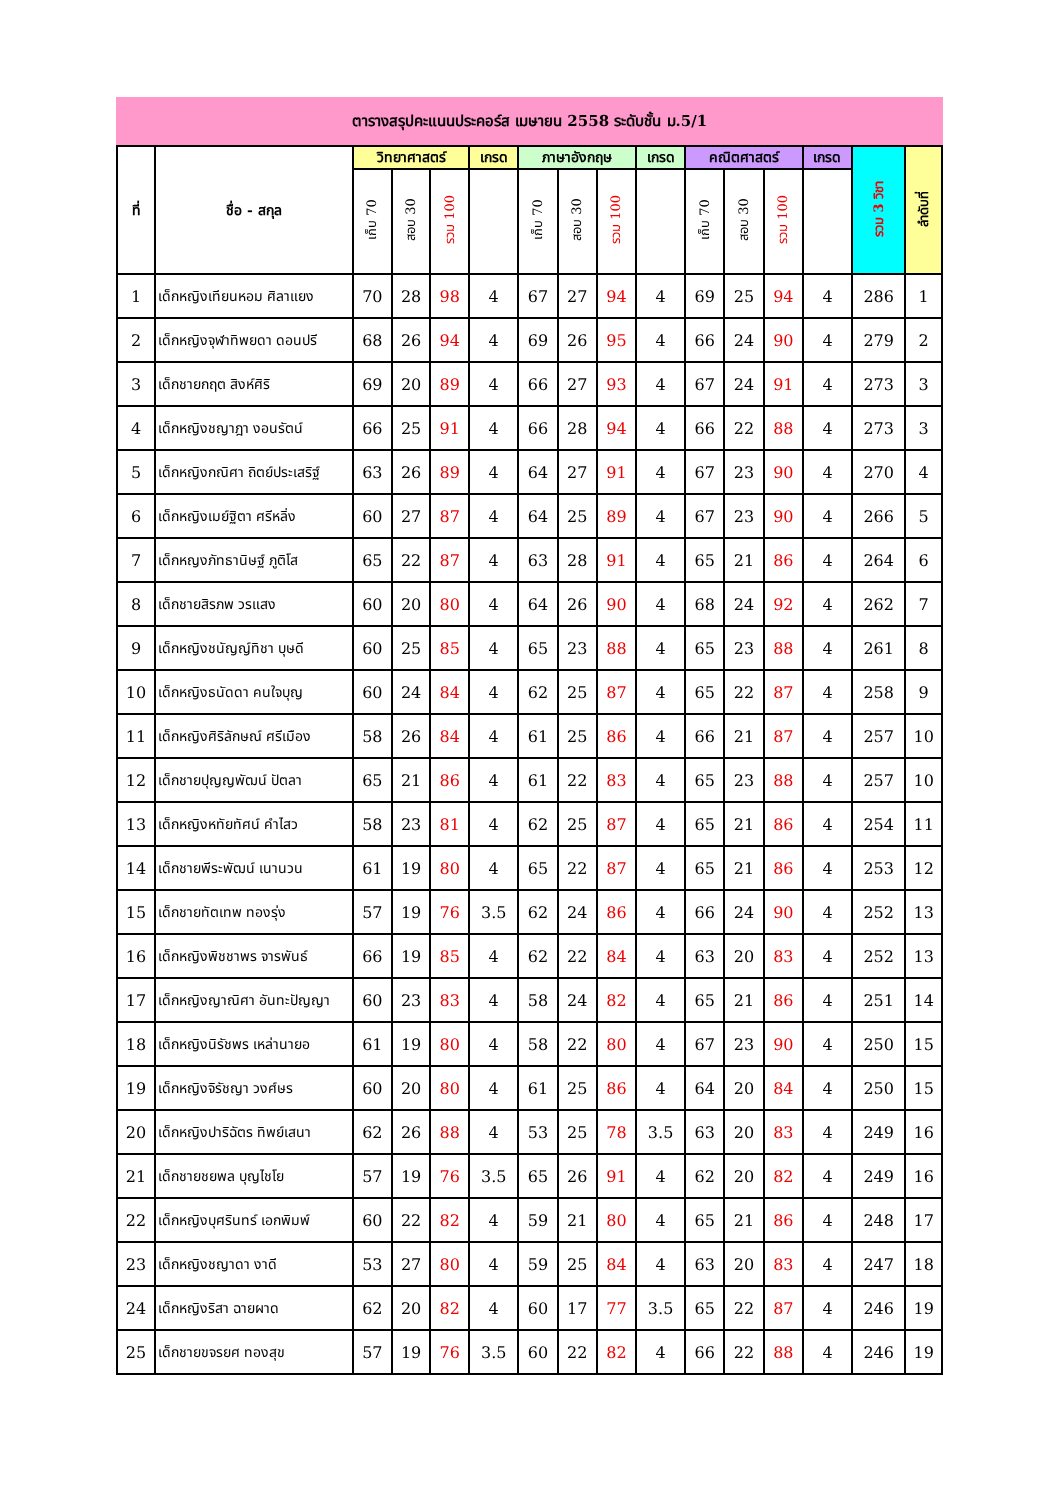ตารางสรุปคะแนนประคอร์ส เมษายน 2558 ระดับชั้น ม.5/1
| ที่ | ชื่อ - สกุล | วิทยาศาสตร์ | | | เกรด | ภาษาอังกฤษ | | | เกรด | คณิตศาสตร์ | | | เกรด | รวม 3 วิชา | ลำดับที่ |
| --- | --- | --- | --- | --- | --- | --- | --- | --- | --- | --- | --- | --- | --- | --- | --- |
| | | เก็บ 70 | สอบ 30 | รวม 100 | | เก็บ 70 | สอบ 30 | รวม 100 | | เก็บ 70 | สอบ 30 | รวม 100 | | | |
| 1 | เด็กหญิงเทียนหอม ศิลาแยง | 70 | 28 | 98 | 4 | 67 | 27 | 94 | 4 | 69 | 25 | 94 | 4 | 286 | 1 |
| 2 | เด็กหญิงจุฬาทิพยดา ดอนปรี | 68 | 26 | 94 | 4 | 69 | 26 | 95 | 4 | 66 | 24 | 90 | 4 | 279 | 2 |
| 3 | เด็กชายกฤต สิงห์ศิริ | 69 | 20 | 89 | 4 | 66 | 27 | 93 | 4 | 67 | 24 | 91 | 4 | 273 | 3 |
| 4 | เด็กหญิงชญาฎา งอนรัตน์ | 66 | 25 | 91 | 4 | 66 | 28 | 94 | 4 | 66 | 22 | 88 | 4 | 273 | 3 |
| 5 | เด็กหญิงกณิศา ถิตย์ประเสริฐ์ | 63 | 26 | 89 | 4 | 64 | 27 | 91 | 4 | 67 | 23 | 90 | 4 | 270 | 4 |
| 6 | เด็กหญิงเมย์ฐิตา ศรีหลิ่ง | 60 | 27 | 87 | 4 | 64 | 25 | 89 | 4 | 67 | 23 | 90 | 4 | 266 | 5 |
| 7 | เด็กหญงภัทธานิษฐ์ ภูติโส | 65 | 22 | 87 | 4 | 63 | 28 | 91 | 4 | 65 | 21 | 86 | 4 | 264 | 6 |
| 8 | เด็กชายสิรภพ วรแสง | 60 | 20 | 80 | 4 | 64 | 26 | 90 | 4 | 68 | 24 | 92 | 4 | 262 | 7 |
| 9 | เด็กหญิงชนัญญ์ทิชา บุษดี | 60 | 25 | 85 | 4 | 65 | 23 | 88 | 4 | 65 | 23 | 88 | 4 | 261 | 8 |
| 10 | เด็กหญิงธนัดดา คนใจบุญ | 60 | 24 | 84 | 4 | 62 | 25 | 87 | 4 | 65 | 22 | 87 | 4 | 258 | 9 |
| 11 | เด็กหญิงศิริลักษณ์ ศรีเมือง | 58 | 26 | 84 | 4 | 61 | 25 | 86 | 4 | 66 | 21 | 87 | 4 | 257 | 10 |
| 12 | เด็กชายปุญญพัฒน์ ปัตลา | 65 | 21 | 86 | 4 | 61 | 22 | 83 | 4 | 65 | 23 | 88 | 4 | 257 | 10 |
| 13 | เด็กหญิงหทัยทัศน์ คำไสว | 58 | 23 | 81 | 4 | 62 | 25 | 87 | 4 | 65 | 21 | 86 | 4 | 254 | 11 |
| 14 | เด็กชายพีระพัฒน์ เนานวน | 61 | 19 | 80 | 4 | 65 | 22 | 87 | 4 | 65 | 21 | 86 | 4 | 253 | 12 |
| 15 | เด็กชายทัตเทพ ทองรุ่ง | 57 | 19 | 76 | 3.5 | 62 | 24 | 86 | 4 | 66 | 24 | 90 | 4 | 252 | 13 |
| 16 | เด็กหญิงพิชชาพร จารพันธ์ | 66 | 19 | 85 | 4 | 62 | 22 | 84 | 4 | 63 | 20 | 83 | 4 | 252 | 13 |
| 17 | เด็กหญิงญาณิศา อันทะปัญญา | 60 | 23 | 83 | 4 | 58 | 24 | 82 | 4 | 65 | 21 | 86 | 4 | 251 | 14 |
| 18 | เด็กหญิงนิรัชพร เหล่านายอ | 61 | 19 | 80 | 4 | 58 | 22 | 80 | 4 | 67 | 23 | 90 | 4 | 250 | 15 |
| 19 | เด็กหญิงจิรัชญา วงศ์ษร | 60 | 20 | 80 | 4 | 61 | 25 | 86 | 4 | 64 | 20 | 84 | 4 | 250 | 15 |
| 20 | เด็กหญิงปาริฉัตร ทิพย์เสนา | 62 | 26 | 88 | 4 | 53 | 25 | 78 | 3.5 | 63 | 20 | 83 | 4 | 249 | 16 |
| 21 | เด็กชายชยพล บุญไชโย | 57 | 19 | 76 | 3.5 | 65 | 26 | 91 | 4 | 62 | 20 | 82 | 4 | 249 | 16 |
| 22 | เด็กหญิงบุศรินทร์ เอกพิมพ์ | 60 | 22 | 82 | 4 | 59 | 21 | 80 | 4 | 65 | 21 | 86 | 4 | 248 | 17 |
| 23 | เด็กหญิงชญาดา งาดี | 53 | 27 | 80 | 4 | 59 | 25 | 84 | 4 | 63 | 20 | 83 | 4 | 247 | 18 |
| 24 | เด็กหญิงริสา ฉายผาด | 62 | 20 | 82 | 4 | 60 | 17 | 77 | 3.5 | 65 | 22 | 87 | 4 | 246 | 19 |
| 25 | เด็กชายขจรยศ ทองสุข | 57 | 19 | 76 | 3.5 | 60 | 22 | 82 | 4 | 66 | 22 | 88 | 4 | 246 | 19 |